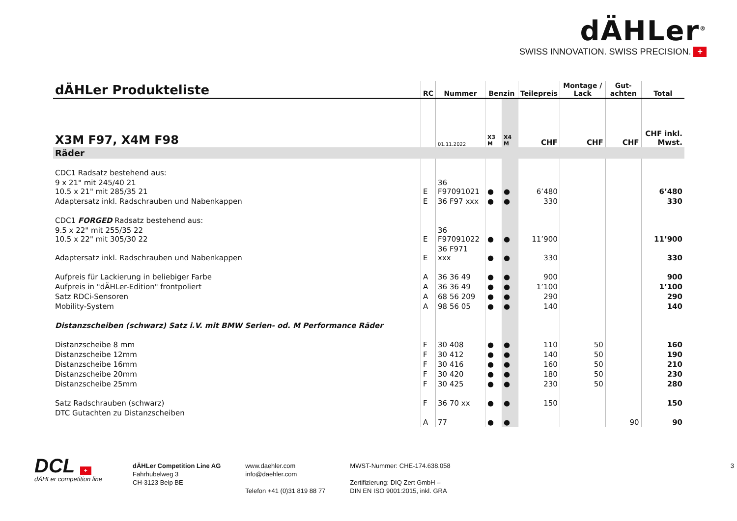dÄHLer<sup>®</sup>
SWISS INNOVATION. SWISS PRECISION. +
| dÄHLer Produkteliste | RC | Nummer | Benzin | | Teilepreis | Montage / Lack | Gut-achten | Total |
| --- | --- | --- | --- | --- | --- | --- | --- | --- |
| X3M F97, X4M F98 | | 01.11.2022 | X3 M | X4 M | CHF | CHF | CHF | CHF inkl. Mwst. |
| Räder | | | | | | | | |
| CDC1 Radsatz bestehend aus: | | | | | | | | |
| 9 x 21" mit 245/40 21 10.5 x 21" mit 285/35 21 | E | 36 F97091021 | ● | ● | 6’480 | | | 6’480 |
| Adaptersatz inkl. Radschrauben und Nabenkappen | E | 36 F97 xxx | ● | ● | 330 | | | 330 |
| CDC1 FORGED Radsatz bestehend aus: | | | | | | | | |
| 9.5 x 22" mit 255/35 22 10.5 x 22" mit 305/30 22 | E | 36 F97091022 | ● | ● | 11’900 | | | 11’900 |
| Adaptersatz inkl. Radschrauben und Nabenkappen | E | 36 F971 xxx | ● | ● | 330 | | | 330 |
| Aufpreis für Lackierung in beliebiger Farbe | A | 36 36 49 | ● | ● | 900 | | | 900 |
| Aufpreis in "dÄHLer-Edition" frontpoliert | A | 36 36 49 | ● | ● | 1’100 | | | 1’100 |
| Satz RDCi-Sensoren | A | 68 56 209 | ● | ● | 290 | | | 290 |
| Mobility-System | A | 98 56 05 | ● | ● | 140 | | | 140 |
| Distanzscheiben (schwarz) Satz i.V. mit BMW Serien- od. M Performance Räder | | | | | | | | |
| Distanzscheibe 8 mm | F | 30 408 | ● | ● | 110 | 50 | | 160 |
| Distanzscheibe 12mm | F | 30 412 | ● | ● | 140 | 50 | | 190 |
| Distanzscheibe 16mm | F | 30 416 | ● | ● | 160 | 50 | | 210 |
| Distanzscheibe 20mm | F | 30 420 | ● | ● | 180 | 50 | | 230 |
| Distanzscheibe 25mm | F | 30 425 | ● | ● | 230 | 50 | | 280 |
| Satz Radschrauben (schwarz) | F | 36 70 xx | ● | ● | 150 | | | 150 |
| DTC Gutachten zu Distanzscheiben | A | 77 | ● | ● | | | 90 | 90 |
DCL +
dÄHLer competition line
dÄHLer Competition Line AG
Fahrhubelweg 3
CH-3123 Belp BE
www.daehler.com
info@daehler.com
Telefon +41 (0)31 819 88 77
MWST-Nummer: CHE-174.638.058
Zertifizierung: DIQ Zert GmbH –
DIN EN ISO 9001:2015, inkl. GRA
3